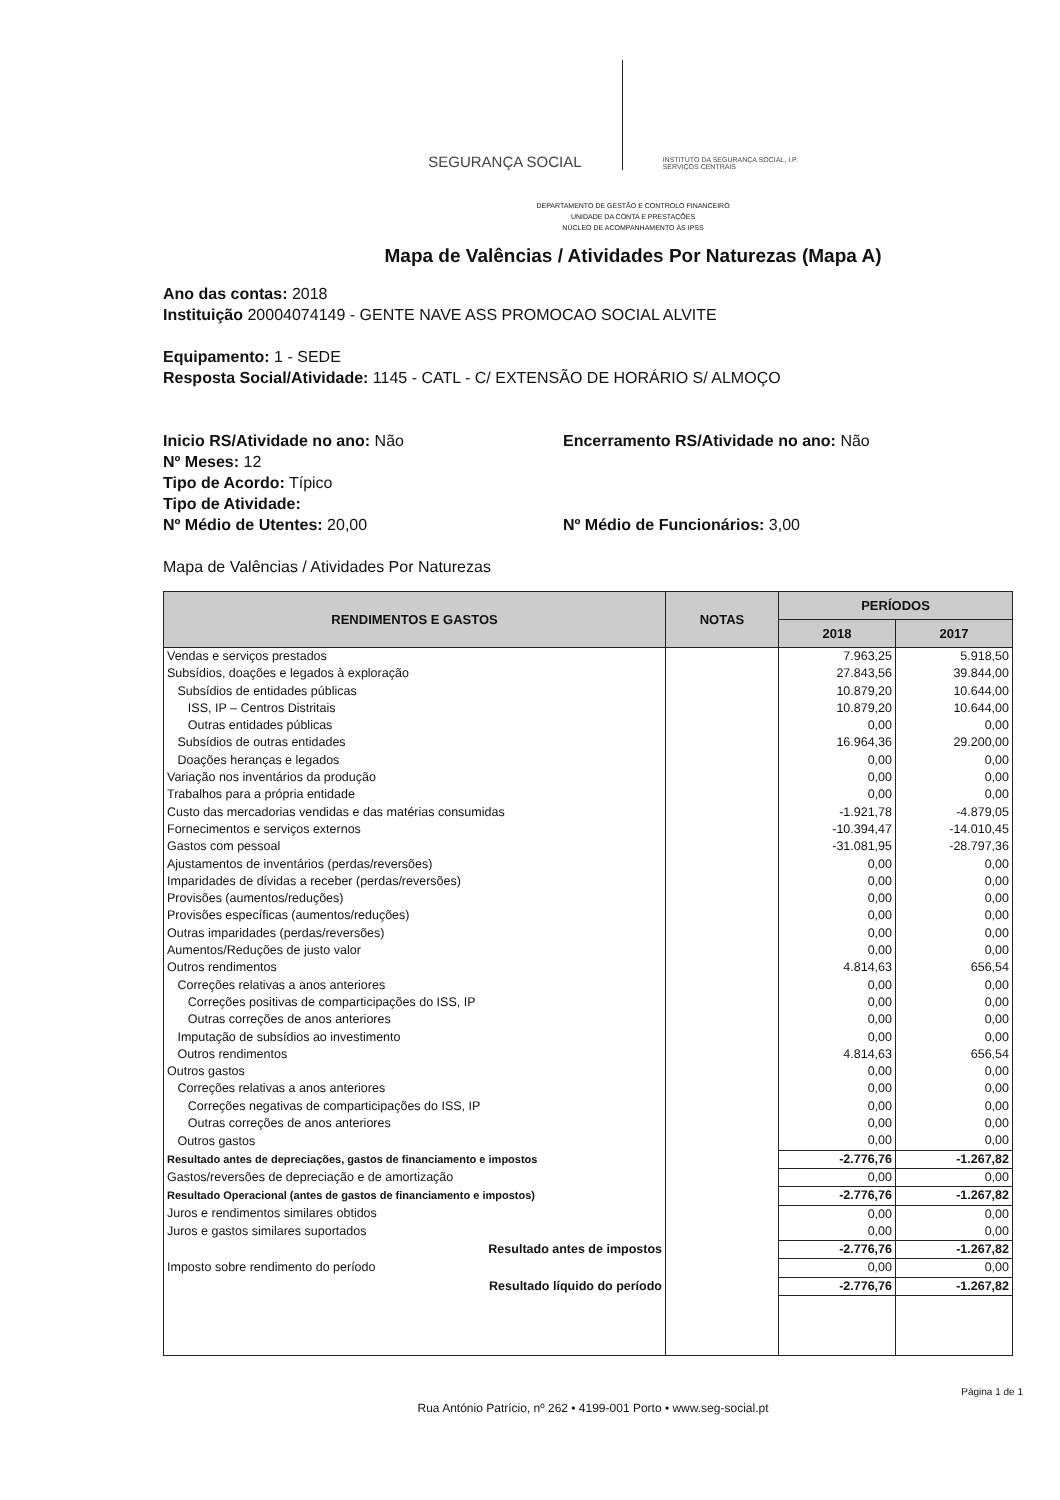SEGURANÇA SOCIAL
INSTITUTO DA SEGURANÇA SOCIAL, I.P.
SERVIÇOS CENTRAIS
DEPARTAMENTO DE GESTÃO E CONTROLO FINANCEIRO
UNIDADE DA CONTA E PRESTAÇÕES
NÚCLEO DE ACOMPANHAMENTO ÀS IPSS
Mapa de Valências / Atividades Por Naturezas (Mapa A)
Ano das contas: 2018
Instituição 20004074149 - GENTE NAVE ASS PROMOCAO SOCIAL ALVITE
Equipamento: 1 - SEDE
Resposta Social/Atividade: 1145 - CATL - C/ EXTENSÃO DE HORÁRIO S/ ALMOÇO
Inicio RS/Atividade no ano: Não Encerramento RS/Atividade no ano: Não
Nº Meses: 12
Tipo de Acordo: Típico
Tipo de Atividade:
Nº Médio de Utentes: 20,00 Nº Médio de Funcionários: 3,00
Mapa de Valências / Atividades Por Naturezas
| RENDIMENTOS E GASTOS | NOTAS | PERÍODOS | |
| --- | --- | --- | --- |
| | | 2018 | 2017 |
| Vendas e serviços prestados | | 7.963,25 | 5.918,50 |
| Subsídios, doações e legados à exploração | | 27.843,56 | 39.844,00 |
| Subsídios de entidades públicas | | 10.879,20 | 10.644,00 |
| ISS, IP – Centros Distritais | | 10.879,20 | 10.644,00 |
| Outras entidades públicas | | 0,00 | 0,00 |
| Subsídios de outras entidades | | 16.964,36 | 29.200,00 |
| Doações heranças e legados | | 0,00 | 0,00 |
| Variação nos inventários da produção | | 0,00 | 0,00 |
| Trabalhos para a própria entidade | | 0,00 | 0,00 |
| Custo das mercadorias vendidas e das matérias consumidas | | -1.921,78 | -4.879,05 |
| Fornecimentos e serviços externos | | -10.394,47 | -14.010,45 |
| Gastos com pessoal | | -31.081,95 | -28.797,36 |
| Ajustamentos de inventários (perdas/reversões) | | 0,00 | 0,00 |
| Imparidades de dívidas a receber (perdas/reversões) | | 0,00 | 0,00 |
| Provisões (aumentos/reduções) | | 0,00 | 0,00 |
| Provisões específicas (aumentos/reduções) | | 0,00 | 0,00 |
| Outras imparidades (perdas/reversões) | | 0,00 | 0,00 |
| Aumentos/Reduções de justo valor | | 0,00 | 0,00 |
| Outros rendimentos | | 4.814,63 | 656,54 |
| Correções relativas a anos anteriores | | 0,00 | 0,00 |
| Correções positivas de comparticipações do ISS, IP | | 0,00 | 0,00 |
| Outras correções de anos anteriores | | 0,00 | 0,00 |
| Imputação de subsídios ao investimento | | 0,00 | 0,00 |
| Outros rendimentos | | 4.814,63 | 656,54 |
| Outros gastos | | 0,00 | 0,00 |
| Correções relativas a anos anteriores | | 0,00 | 0,00 |
| Correções negativas de comparticipações do ISS, IP | | 0,00 | 0,00 |
| Outras correções de anos anteriores | | 0,00 | 0,00 |
| Outros gastos | | 0,00 | 0,00 |
| Resultado antes de depreciações, gastos de financiamento e impostos | | -2.776,76 | -1.267,82 |
| Gastos/reversões de depreciação e de amortização | | 0,00 | 0,00 |
| Resultado Operacional (antes de gastos de financiamento e impostos) | | -2.776,76 | -1.267,82 |
| Juros e rendimentos similares obtidos | | 0,00 | 0,00 |
| Juros e gastos similares suportados | | 0,00 | 0,00 |
| Resultado antes de impostos | | -2.776,76 | -1.267,82 |
| Imposto sobre rendimento do período | | 0,00 | 0,00 |
| Resultado líquido do período | | -2.776,76 | -1.267,82 |
Página 1 de 1
Rua António Patrício, nº 262 • 4199-001 Porto • www.seg-social.pt